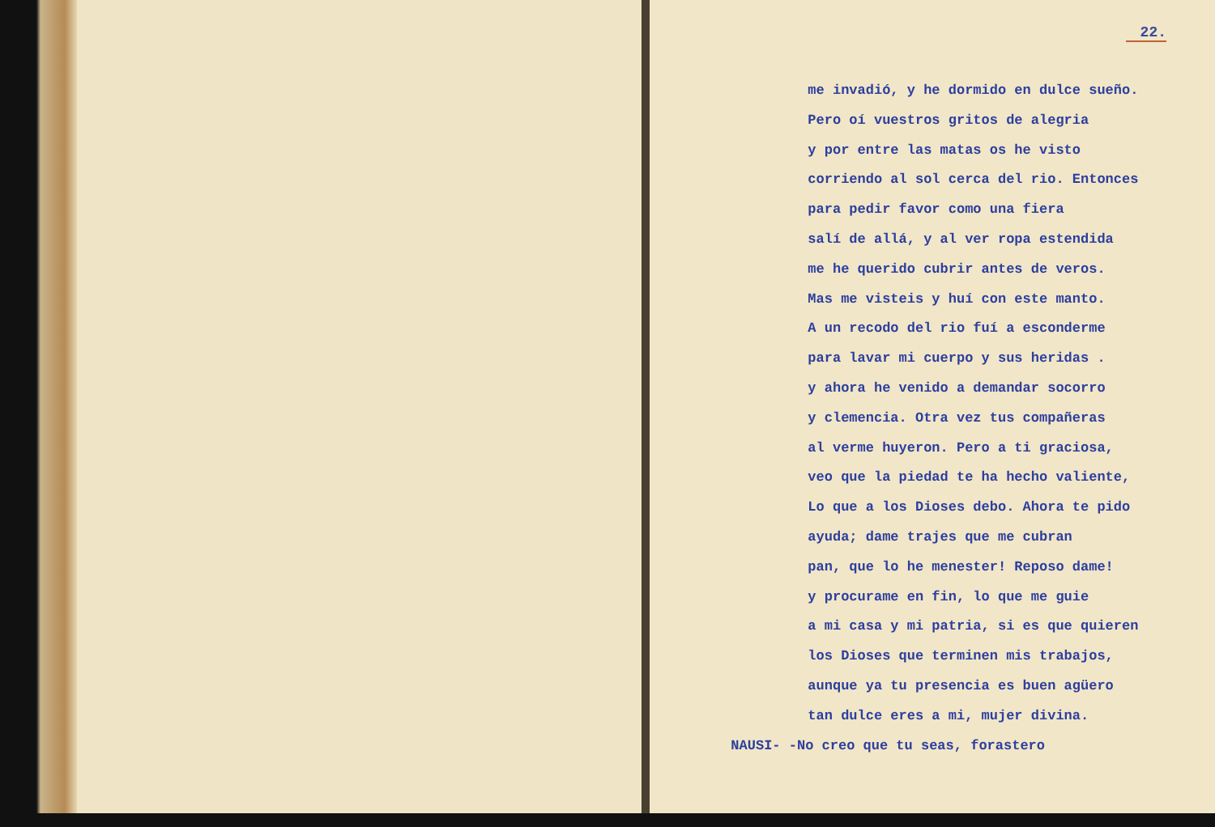22.
me invadió, y he dormido en dulce sueño.
Pero oí vuestros gritos de alegria
y por entre las matas os he visto
corriendo al sol cerca del rio. Entonces
para pedir favor como una fiera
salí de allá, y al ver ropa estendida
me he querido cubrir antes de veros.
Mas me visteis y huí con este manto.
A un recodo del rio fuí a esconderme
para lavar mi cuerpo y sus heridas .
y ahora he venido a demandar socorro
y clemencia. Otra vez tus compañeras
al verme huyeron. Pero a ti graciosa,
veo que la piedad te ha hecho valiente,
Lo que a los Dioses debo. Ahora te pido
ayuda; dame trajes que me cubran
pan, que lo he menester! Reposo dame!
y procurame en fin, lo que me guie
a mi casa y mi patria, si es que quieren
los Dioses que terminen mis trabajos,
aunque ya tu presencia es buen agüero
tan dulce eres a mi, mujer divina.
NAUSI- -No creo que tu seas, forastero